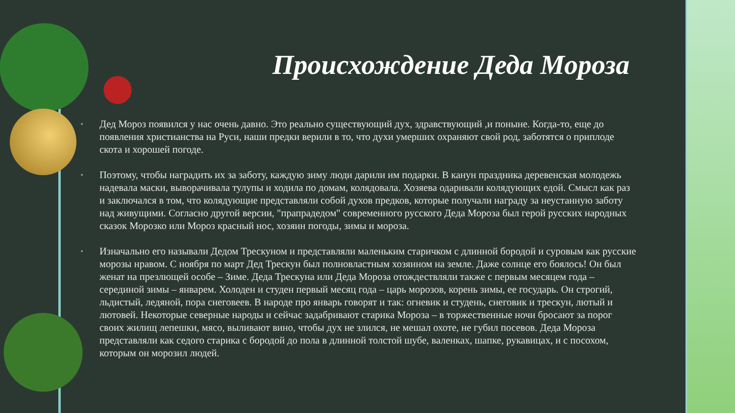Происхождение Деда Мороза
▪ Дед Мороз появился у нас очень давно. Это реально существующий дух, здравствующий ,и поныне. Когда-то, еще до появления христианства на Руси, наши предки верили в то, что духи умерших охраняют свой род, заботятся о приплоде скота и хорошей погоде.
▪ Поэтому, чтобы наградить их за заботу, каждую зиму люди дарили им подарки. В канун праздника деревенская молодежь надевала маски, выворачивала тулупы и ходила по домам, колядовала. Хозяева одаривали колядующих едой. Смысл как раз и заключался в том, что колядующие представляли собой духов предков, которые получали награду за неустанную заботу над живущими. Согласно другой версии, "прапрадедом" современного русского Деда Мороза был герой русских народных сказок Морозко или Мороз красный нос, хозяин погоды, зимы и мороза.
▪ Изначально его называли Дедом Трескуном и представляли маленьким старичком с длинной бородой и суровым как русские морозы нравом. С ноября по март Дед Трескун был полновластным хозяином на земле. Даже солнце его боялось! Он был женат на презлющей особе – Зиме. Деда Трескуна или Деда Мороза отождествляли также с первым месяцем года – серединой зимы – январем. Холоден и студен первый месяц года – царь морозов, корень зимы, ее государь. Он строгий, льдистый, ледяной, пора снеговеев. В народе про январь говорят и так: огневик и студень, снеговик и трескун, лютый и лютовей. Некоторые северные народы и сейчас задабривают старика Мороза – в торжественные ночи бросают за порог своих жилищ лепешки, мясо, выливают вино, чтобы дух не злился, не мешал охоте, не губил посевов. Деда Мороза представляли как седого старика с бородой до пола в длинной толстой шубе, валенках, шапке, рукавицах, и с посохом, которым он морозил людей.